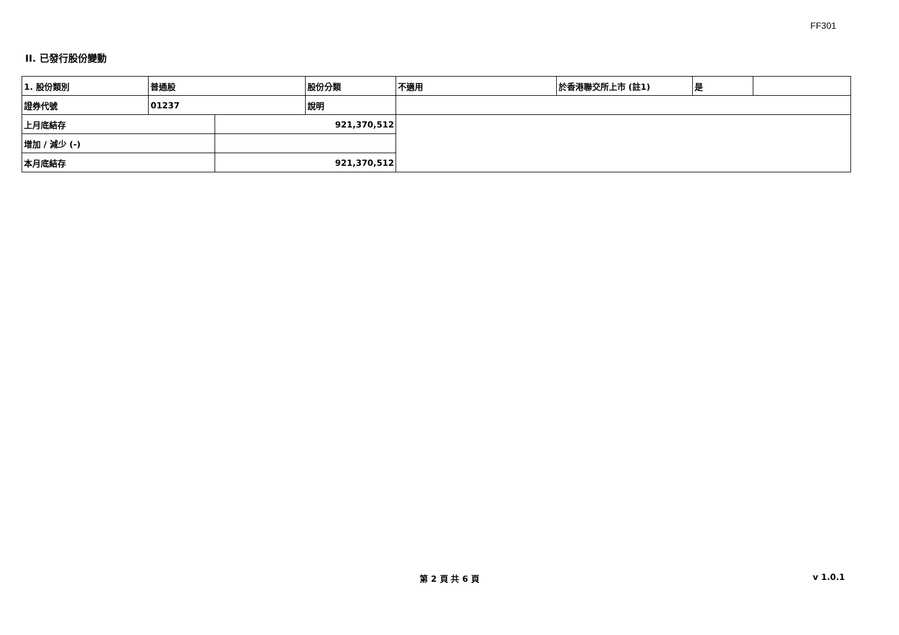FF301
II. 已發行股份變動
| 1. 股份類別 | 普通股 | | 股份分類 | 不適用 | 於香港聯交所上市 (註1) | 是 | |
| 證券代號 | 01237 | | 說明 | | | | |
| 上月底結存 | | 921,370,512 | | | | | |
| 增加 / 減少 (-) | | | | | | | |
| 本月底結存 | | 921,370,512 | | | | | |
第 2 頁 共 6 頁 v 1.0.1